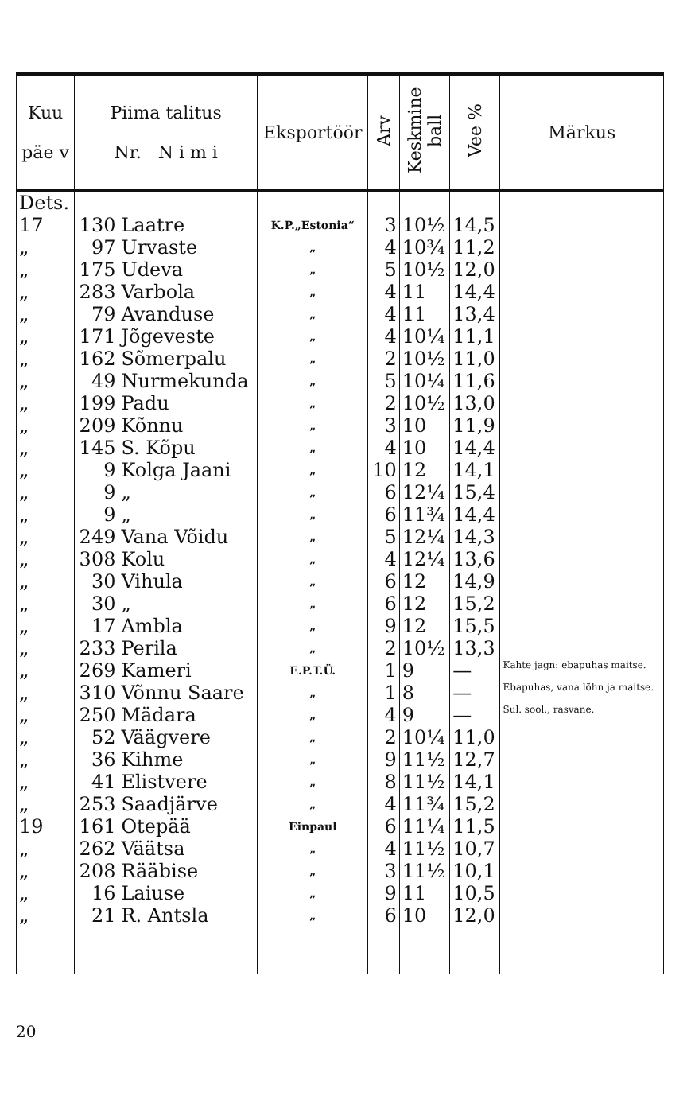| Kuu päe v | Piima talitus Nr. N i m i | | Eksportöör | Arv | Keskmine ball | Vee % | Märkus |
| --- | --- | --- | --- | --- | --- | --- | --- |
| Dets. 17 | 130 | Laatre | K.P.„Estonia“ | 3 | 10½ | 14,5 | |
| „ | 97 | Urvaste | „ | 4 | 10¾ | 11,2 | |
| „ | 175 | Udeva | „ | 5 | 10½ | 12,0 | |
| „ | 283 | Varbola | „ | 4 | 11 | 14,4 | |
| „ | 79 | Avanduse | „ | 4 | 11 | 13,4 | |
| „ | 171 | Jõgeveste | „ | 4 | 10¼ | 11,1 | |
| „ | 162 | Sõmerpalu | „ | 2 | 10½ | 11,0 | |
| „ | 49 | Nurmekunda | „ | 5 | 10¼ | 11,6 | |
| „ | 199 | Padu | „ | 2 | 10½ | 13,0 | |
| „ | 209 | Kõnnu | „ | 3 | 10 | 11,9 | |
| „ | 145 | S. Kõpu | „ | 4 | 10 | 14,4 | |
| „ | 9 | Kolga Jaani | „ | 10 | 12 | 14,1 | |
| „ | 9 | „ | „ | 6 | 12¼ | 15,4 | |
| „ | 9 | „ | „ | 6 | 11¾ | 14,4 | |
| „ | 249 | Vana Võidu | „ | 5 | 12¼ | 14,3 | |
| „ | 308 | Kolu | „ | 4 | 12¼ | 13,6 | |
| „ | 30 | Vihula | „ | 6 | 12 | 14,9 | |
| „ | 30 | „ | „ | 6 | 12 | 15,2 | |
| „ | 17 | Ambla | „ | 9 | 12 | 15,5 | |
| „ | 233 | Perila | „ | 2 | 10½ | 13,3 | |
| „ | 269 | Kameri | E.P.T.Ü. | 1 | 9 | — | Kahte jagn: ebapuhas maitse. |
| „ | 310 | Võnnu Saare | „ | 1 | 8 | — | Ebapuhas, vana lõhn ja maitse. |
| „ | 250 | Mädara | „ | 4 | 9 | — | Sul. sool., rasvane. |
| „ | 52 | Väägvere | „ | 2 | 10¼ | 11,0 | |
| „ | 36 | Kihme | „ | 9 | 11½ | 12,7 | |
| „ | 41 | Elistvere | „ | 8 | 11½ | 14,1 | |
| „ | 253 | Saadjärve | „ | 4 | 11¾ | 15,2 | |
| 19 | 161 | Otepää | Einpaul | 6 | 11¼ | 11,5 | |
| „ | 262 | Väätsa | „ | 4 | 11½ | 10,7 | |
| „ | 208 | Rääbise | „ | 3 | 11½ | 10,1 | |
| „ | 16 | Laiuse | „ | 9 | 11 | 10,5 | |
| „ | 21 | R. Antsla | „ | 6 | 10 | 12,0 | |
20